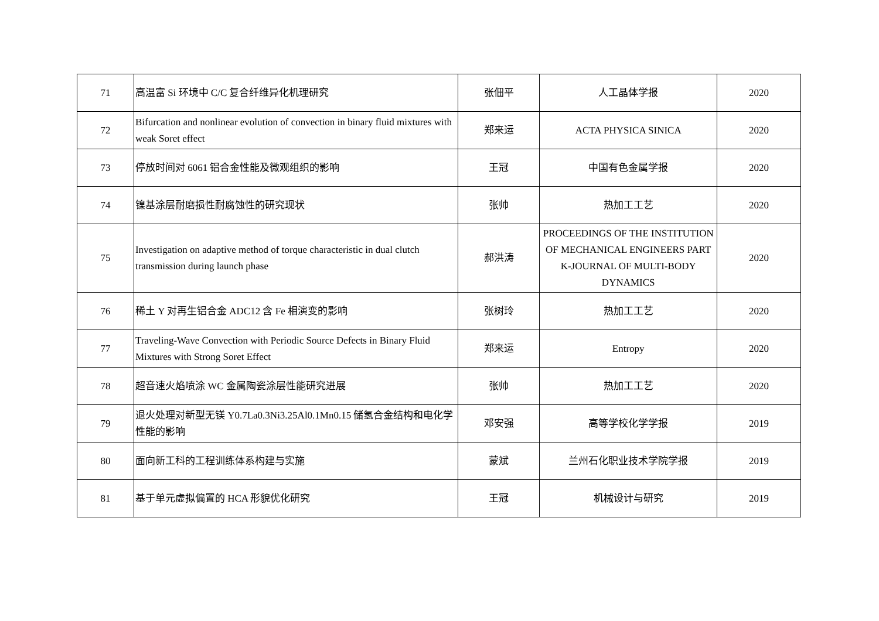| 71 | 高温富 Si 环境中 C/C 复合纤维异化机理研究 | 张佃平 | 人工晶体学报 | 2020 |
| 72 | Bifurcation and nonlinear evolution of convection in binary fluid mixtures with weak Soret effect | 郑来运 | ACTA PHYSICA SINICA | 2020 |
| 73 | 停放时间对 6061 铝合金性能及微观组织的影响 | 王冠 | 中国有色金属学报 | 2020 |
| 74 | 镍基涂层耐磨损性耐腐蚀性的研究现状 | 张帅 | 热加工工艺 | 2020 |
| 75 | Investigation on adaptive method of torque characteristic in dual clutch transmission during launch phase | 郝洪涛 | PROCEEDINGS OF THE INSTITUTION OF MECHANICAL ENGINEERS PART K-JOURNAL OF MULTI-BODY DYNAMICS | 2020 |
| 76 | 稀土 Y 对再生铝合金 ADC12 含 Fe 相演变的影响 | 张树玲 | 热加工工艺 | 2020 |
| 77 | Traveling-Wave Convection with Periodic Source Defects in Binary Fluid Mixtures with Strong Soret Effect | 郑来运 | Entropy | 2020 |
| 78 | 超音速火焰喷涂 WC 金属陶瓷涂层性能研究进展 | 张帅 | 热加工工艺 | 2020 |
| 79 | 退火处理对新型无镁 Y0.7La0.3Ni3.25Al0.1Mn0.15 储氢合金结构和电化学性能的影响 | 邓安强 | 高等学校化学学报 | 2019 |
| 80 | 面向新工科的工程训练体系构建与实施 | 蒙斌 | 兰州石化职业技术学院学报 | 2019 |
| 81 | 基于单元虚拟偏置的 HCA 形貌优化研究 | 王冠 | 机械设计与研究 | 2019 |